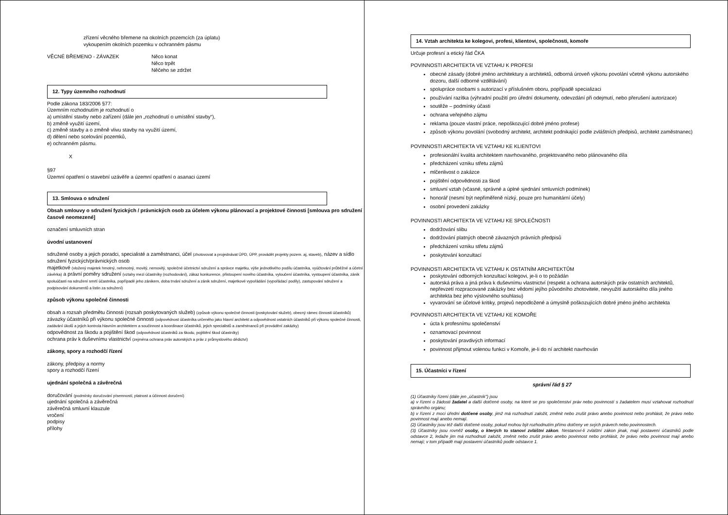zřízení věcného břemene na okolních pozemcích (za úplatu)
vykoupením okolních pozemku v ochranném pásmu
VĚCNÉ BŘEMENO - ZÁVAZEK Něco konat
Něco trpět
Něčeho se zdržet
12. Typy územního rozhodnutí
Podle zákona 183/2006 §77:
Územním rozhodnutím je rozhodnutí o
a) umístění stavby nebo zařízení (dále jen „rozhodnutí o umístění stavby“),
b) změně využití území,
c) změně stavby a o změně vlivu stavby na využití území,
d) dělení nebo scelování pozemků,
e) ochranném pásmu.
X
§97
Územní opatření o stavební uzávěře a územní opatření o asanaci území
13. Smlouva o sdružení
Obsah smlouvy o sdružení fyzických / právnických osob za účelem výkonu plánovací a projektové činnosti [smlouva pro sdružení časově neomezené]
označení smluvních stran
úvodní ustanovení
sdružené osoby a jejich poradci, specialisté a zaměstnanci, účel (zhotovovat a projednávat ÚPD, ÚPP, provádět projekty pozem. aj, staveb), název a sídlo sdružení fyzických/právnických osob
majetkové (vložený majetek hmotný, nehmotný, movitý, nemovitý, společné účetnictví sdružení a správce majetku, výše jednotlivého podílu účastníka, vyúčtování průběžné a účetní závěrka) a právní poměry sdružení (vztahy mezi účastníky (rozhodování), zákaz konkurence, přistoupení nového účastníka, vyloučení účastníka, vystoupení účastníka, zánik spoluúčasti na sdružení smrtí účastníka, popřípadě jeho zánikem, doba trvání sdružení a zánik sdružení, majetkové vypořádání (vypořádací podíly), zastupování sdružení a podpisování dokumentů a listin za sdružení)
způsob výkonu společné činnosti
obsah a rozsah předmětu činnosti (rozsah poskytovaných služeb) (způsob výkonu společné činnosti (poskytování služeb), obecný rámec činnosti účastníků)
závazky účastníků při výkonu společné činnosti (odpovědnost účastníka určeného jako hlavní architekt a odpovědnost ostatních účastníků při výkonu společné činnosti, zadávání úkolů a jejich kontrola hlavním architektem a součinnost a koordinace účastníků, jejich specialistů a zaměstnanců při provádění zakázky)
odpovědnost za škodu a pojištění škod (odpovědnost účastníků za škodu, pojištění škod účastníky)
ochrana práv k duševnímu vlastnictví (zejména ochrana práv autorských a práv z průmyslového dědictví)
zákony, spory a rozhodčí řízení
zákony, předpisy a normy
spory a rozhodčí řízení
ujednání společná a závěrečná
doručování (podmínky doručování písemností, platnost a účinnost doručení)
ujednání společná a závěrečná
závěrečná smluvní klauzule
vročení
podpisy
přílohy
14. Vztah architekta ke kolegovi, profesi, klientovi, společnosti, komoře
Určuje profesní a etický řád ČKA
POVINNOSTI ARCHITEKTA VE VZTAHU K PROFESI
obecné zásady (dobré jméno architektury a architektů, odborná úroveň výkonu povolání včetně výkonu autorského dozoru, další odborné vzdělávání)
spolupráce osobami s autorizací v příslušném oboru, popřípadě specializaci
používání razítka (výhradní použití pro úřední dokumenty, odevzdání při odejmutí, nebo přerušení autorizace)
soutěže – podmínky účasti
ochrana veřejného zájmu
reklama (pouze vlastní práce, nepoškozující dobré jméno profese)
způsob výkonu povolání (svobodný architekt, architekt podnikající podle zvláštních předpisů, architekt zaměstnanec)
POVINNOSTI ARCHITEKTA VE VZTAHU KE KLIENTOVI
profesionální kvalita architektem navrhovaného, projektovaného nebo plánovaného díla
předcházení vzniku střetu zájmů
mlčenlivost o zakázce
pojištění odpovědnosti za škod
smluvní vztah (včasné, správné a úplné sjednání smluvních podmínek)
honorář (nesmí být nepřiměřeně nízký, pouze pro humanitární účely)
osobní provedení zakázky
POVINNOSTI ARCHITEKTA VE VZTAHU KE SPOLEČNOSTI
dodržování slibu
dodržování platných obecně závazných právních předpisů
předcházení vzniku střetu zájmů
poskytování konzultací
POVINNOSTI ARCHITEKTA VE VZTAHU K OSTATNÍM ARCHITEKTŮM
poskytování odborných konzultací kolegovi, je-li o to požádán
autorská práva a jiná práva k duševnímu vlastnictví (respekt a ochrana autorských práv ostatních architektů, nepřevzetí rozpracované zakázky bez vědomí jejího původního zhotovitele, nevyužití autorského díla jiného architekta bez jeho výslovného souhlasu)
vyvarování se účelové kritiky, projevů nepodložené a úmyslně poškozujících dobré jméno jiného architekta
POVINNOSTI ARCHITEKTA VE VZTAHU KE KOMOŘE
úcta k profesnímu společenství
oznamovací povinnost
poskytování pravdivých informací
povinnost přijmout volenou funkci v Komoře, je-li do ní architekt navrhován
15. Účastníci v řízení
správní řád § 27
(1) Účastníky řízení (dále jen „účastník") jsou
a) v řízení o žádosti žadatel a další dotčené osoby, na které se pro společenství práv nebo povinností s žadatelem musí vztahovat rozhodnutí správního orgánu;
b) v řízení z moci úřední dotčené osoby, jimž má rozhodnutí založit, změnit nebo zrušit právo anebo povinnost nebo prohlásit, že právo nebo povinnost mají anebo nemají.
(2) Účastníky jsou též další dotčené osoby, pokud mohou být rozhodnutím přímo dotčeny ve svých právech nebo povinnostech.
(3) Účastníky jsou rovněž osoby, o kterých to stanoví zvláštní zákon. Nestanoví-li zvláštní zákon jinak, mají postavení účastníků podle odstavce 2, ledaže jim má rozhodnutí založit, změnit nebo zrušit právo anebo povinnost nebo prohlásit, že právo nebo povinnost mají anebo nemají; v tom případě mají postavení účastníků podle odstavce 1.